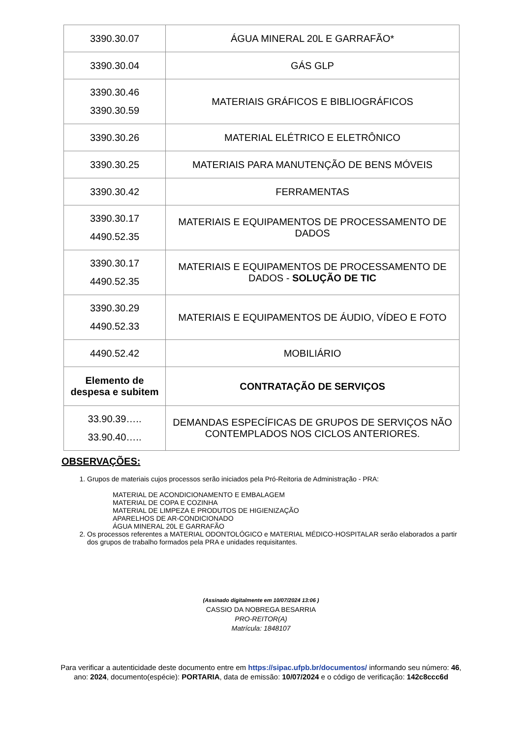| 3390.30.07 | ÁGUA MINERAL 20L E GARRAFÃO* |
| 3390.30.04 | GÁS GLP |
| 3390.30.46 3390.30.59 | MATERIAIS GRÁFICOS E BIBLIOGRÁFICOS |
| 3390.30.26 | MATERIAL ELÉTRICO E ELETRÔNICO |
| 3390.30.25 | MATERIAIS PARA MANUTENÇÃO DE BENS MÓVEIS |
| 3390.30.42 | FERRAMENTAS |
| 3390.30.17 4490.52.35 | MATERIAIS E EQUIPAMENTOS DE PROCESSAMENTO DE DADOS |
| 3390.30.17 4490.52.35 | MATERIAIS E EQUIPAMENTOS DE PROCESSAMENTO DE DADOS - SOLUÇÃO DE TIC |
| 3390.30.29 4490.52.33 | MATERIAIS E EQUIPAMENTOS DE ÁUDIO, VÍDEO E FOTO |
| 4490.52.42 | MOBILIÁRIO |
| Elemento de despesa e subitem | CONTRATAÇÃO DE SERVIÇOS |
| 33.90.39….. 33.90.40….. | DEMANDAS ESPECÍFICAS DE GRUPOS DE SERVIÇOS NÃO CONTEMPLADOS NOS CICLOS ANTERIORES. |
OBSERVAÇÕES:
1. Grupos de materiais cujos processos serão iniciados pela Pró-Reitoria de Administração - PRA:
MATERIAL DE ACONDICIONAMENTO E EMBALAGEM
MATERIAL DE COPA E COZINHA
MATERIAL DE LIMPEZA E PRODUTOS DE HIGIENIZAÇÃO
APARELHOS DE AR-CONDICIONADO
ÁGUA MINERAL 20L E GARRAFÃO
2. Os processos referentes a MATERIAL ODONTOLÓGICO e MATERIAL MÉDICO-HOSPITALAR serão elaborados a partir dos grupos de trabalho formados pela PRA e unidades requisitantes.
(Assinado digitalmente em 10/07/2024 13:06 )
CASSIO DA NOBREGA BESARRIA
PRO-REITOR(A)
Matrícula: 1848107
Para verificar a autenticidade deste documento entre em https://sipac.ufpb.br/documentos/ informando seu número: 46, ano: 2024, documento(espécie): PORTARIA, data de emissão: 10/07/2024 e o código de verificação: 142c8ccc6d